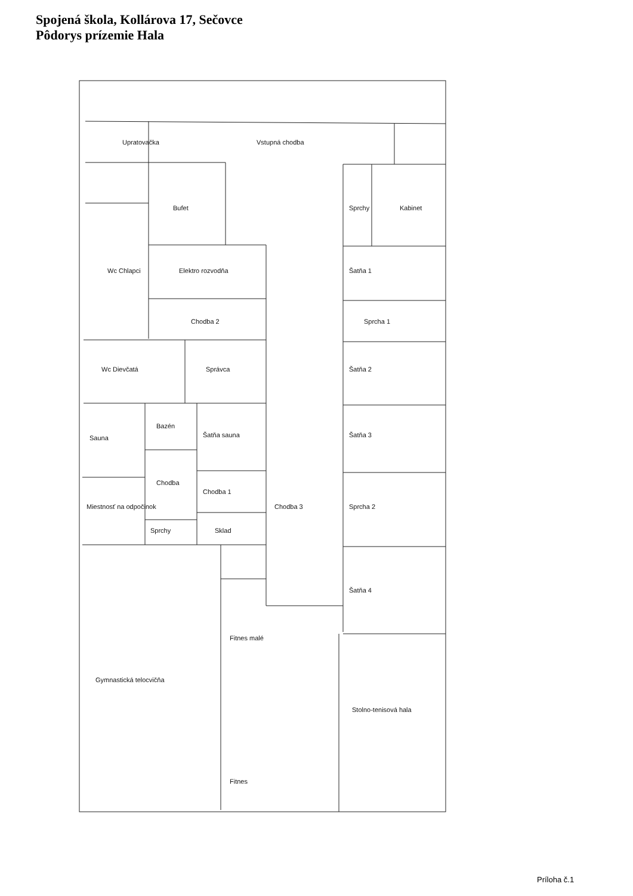Spojená škola, Kollárova 17, Sečovce
Pôdorys prízemie Hala
Upratovačka
Bufet
Vstupná chodba
Sprchy
Kabinet
Wc Chlapci
Elektro rozvodňa
Chodba 2
Šatňa 1
Sprcha 1
Wc Dievčatá
Správca
Šatňa 2
Sauna
Bazén
Šatňa sauna
Šatňa 3
Miestnosť na odpočinok
Chodba
Chodba 1
Chodba 3
Sprcha 2
Sprchy
Sklad
Šatňa 4
Fitnes malé
Gymnastická telocvičňa
Stolno-tenisová hala
Fitnes
Príloha č.1